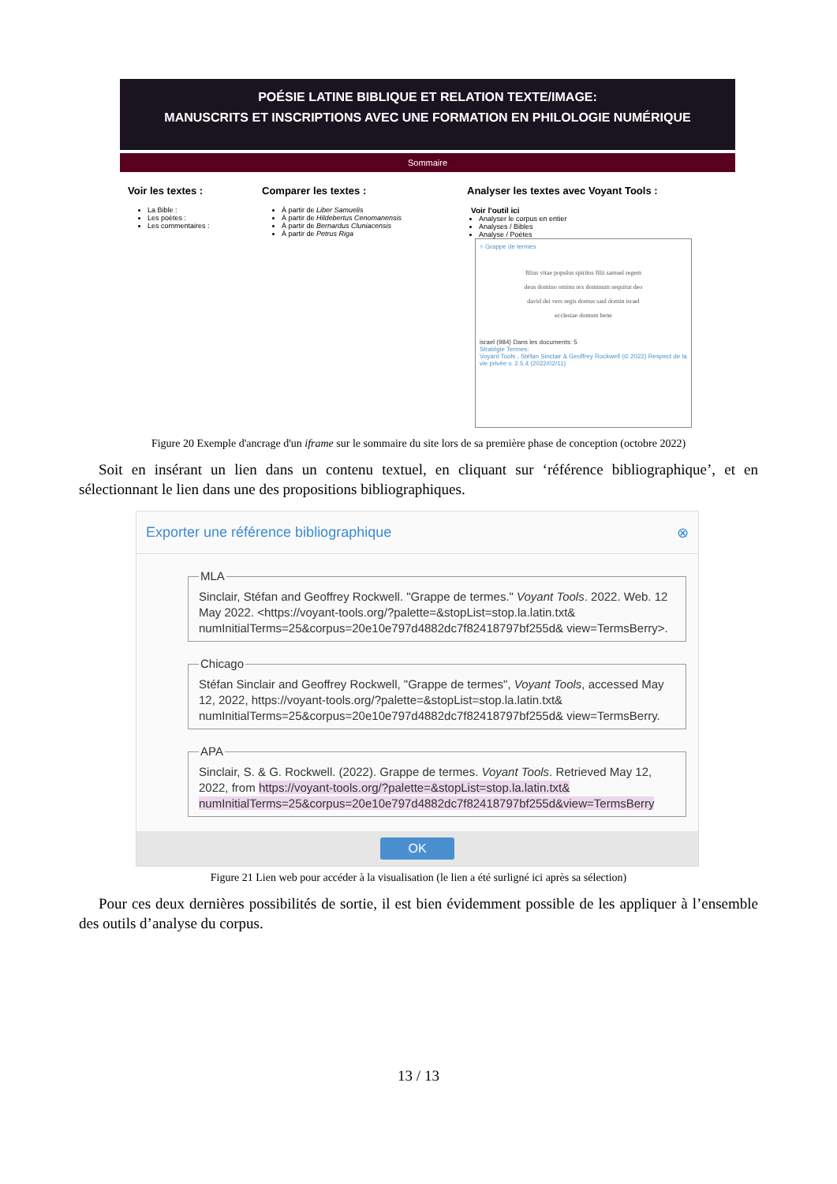POÉSIE LATINE BIBLIQUE ET RELATION TEXTE/IMAGE:
MANUSCRITS ET INSCRIPTIONS AVEC UNE FORMATION EN PHILOLOGIE NUMÉRIQUE
Sommaire
Voir les textes :
La Bible :
Les poètes :
Les commentaires :
Comparer les textes :
À partir de Liber Samuelis
À partir de Hildebertus Cenomanensis
À partir de Bernardus Cluniacensis
À partir de Petrus Riga
Analyser les textes avec Voyant Tools :
Voir l'outil ici
Analyser le corpus en entier
Analyses / Bibles
Analyse / Poètes
○ Grappe de termes
filius vitae populus spiritus filii samuel regem deus domino ominu rex dominum sequitur deo david dei vers regis domus saul domin israel ecclesiae domum bene
israel (984) Dans les documents: 5
Stratégie Termes:
Voyant Tools , Stéfan Sinclair & Geoffrey Rockwell (© 2022) Respect de la vie privée v. 2.5.4 (2022/02/11)
Figure 20 Exemple d'ancrage d'un iframe sur le sommaire du site lors de sa première phase de conception (octobre 2022)
Soit en insérant un lien dans un contenu textuel, en cliquant sur ‘référence bibliographique’, et en sélectionnant le lien dans une des propositions bibliographiques.
Exporter une référence bibliographique ⊗
MLASinclair, Stéfan and Geoffrey Rockwell. "Grappe de termes." Voyant Tools. 2022. Web. 12 May 2022. <https://voyant-tools.org/?palette=&stopList=stop.la.latin.txt& numInitialTerms=25&corpus=20e10e797d4882dc7f82418797bf255d& view=TermsBerry>. ChicagoStéfan Sinclair and Geoffrey Rockwell, "Grappe de termes", Voyant Tools, accessed May 12, 2022, https://voyant-tools.org/?palette=&stopList=stop.la.latin.txt& numInitialTerms=25&corpus=20e10e797d4882dc7f82418797bf255d& view=TermsBerry. APASinclair, S. & G. Rockwell. (2022). Grappe de termes. Voyant Tools. Retrieved May 12, 2022, from https://voyant-tools.org/?palette=&stopList=stop.la.latin.txt& numInitialTerms=25&corpus=20e10e797d4882dc7f82418797bf255d&view=TermsBerry
OK
Figure 21 Lien web pour accéder à la visualisation (le lien a été surligné ici après sa sélection)
Pour ces deux dernières possibilités de sortie, il est bien évidemment possible de les appliquer à l’ensemble des outils d’analyse du corpus.
13 / 13